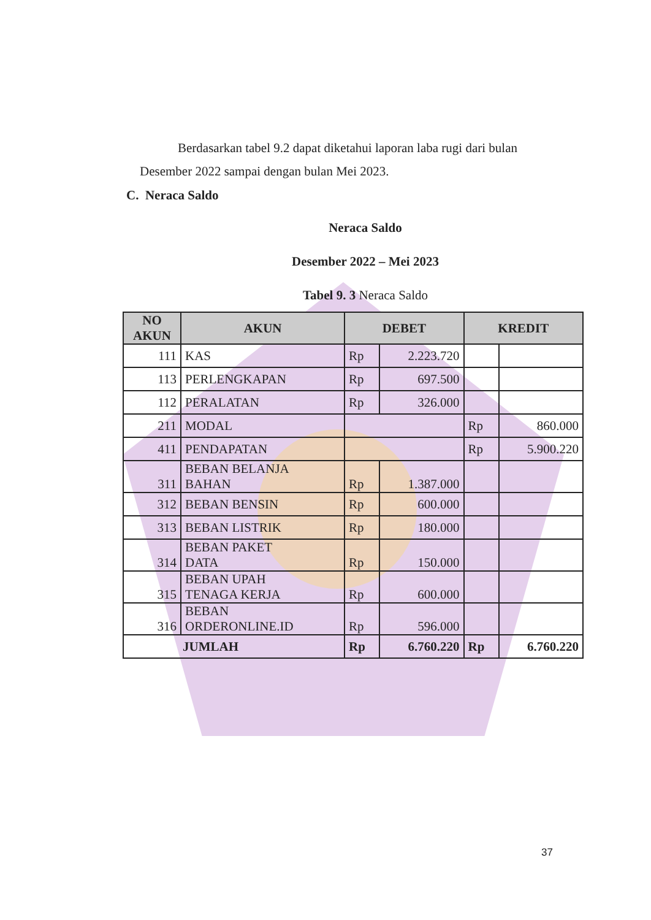Berdasarkan tabel 9.2 dapat diketahui laporan laba rugi dari bulan
Desember 2022 sampai dengan bulan Mei 2023.
C. Neraca Saldo
Neraca Saldo
Desember 2022 – Mei 2023
Tabel 9. 3 Neraca Saldo
| NO AKUN | AKUN | DEBET | | KREDIT | |
| --- | --- | --- | --- | --- | --- |
| 111 | KAS | Rp | 2.223.720 | | |
| 113 | PERLENGKAPAN | Rp | 697.500 | | |
| 112 | PERALATAN | Rp | 326.000 | | |
| 211 | MODAL | | | Rp | 860.000 |
| 411 | PENDAPATAN | | | Rp | 5.900.220 |
| 311 | BEBAN BELANJA BAHAN | Rp | 1.387.000 | | |
| 312 | BEBAN BENSIN | Rp | 600.000 | | |
| 313 | BEBAN LISTRIK | Rp | 180.000 | | |
| 314 | BEBAN PAKET DATA | Rp | 150.000 | | |
| 315 | BEBAN UPAH TENAGA KERJA | Rp | 600.000 | | |
| 316 | BEBAN ORDERONLINE.ID | Rp | 596.000 | | |
| JUMLAH | | Rp | 6.760.220 | Rp | 6.760.220 |
37